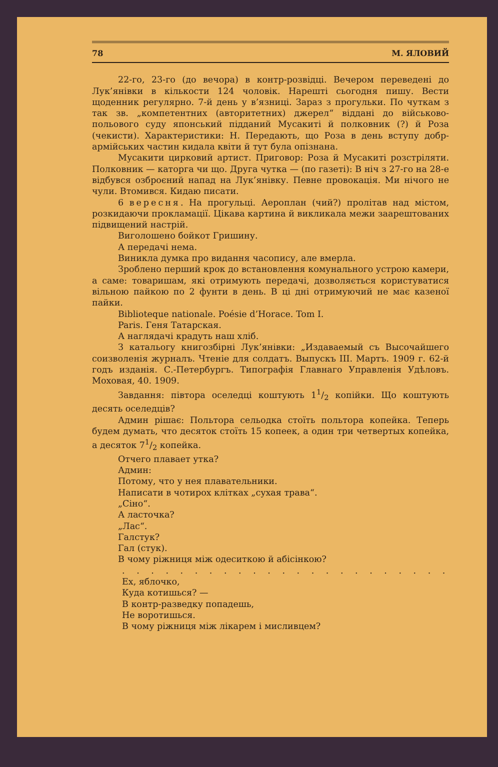78 М. ЯЛОВИЙ
22-го, 23-го (до вечора) в контр-розвідці. Вечером переведені до Лук’янівки в кількости 124 чоловік. Нарешті сьогодня пишу. Вести щоденник регулярно. 7-й день у в’язниці. Зараз з прогульки. По чуткам з так зв. „компетентних (авторитетних) джерел“ віддані до військово-польового суду японський підданий Мусакиті й полковник (?) й Роза (чекисти). Характеристики: Н. Передають, що Роза в день вступу добр-армійських частин кидала квіти й тут була опізнана.
Мусакити цирковий артист. Приговор: Роза й Мусакиті розстріляти. Полковник — каторга чи що. Друга чутка — (по газеті): В ніч з 27-го на 28-е відбувся озброєний напад на Лук’янівку. Певне провокація. Ми нічого не чули. Втомився. Кидаю писати.
6 вересня. На прогульці. Аероплан (чий?) пролітав над містом, розкидаючи прокламації. Цікава картина й викликала межи заарештованих підвищений настрій.
Виголошено бойкот Гришину.
А передачі нема.
Виникла думка про видання часопису, але вмерла.
Зроблено перший крок до встановлення комунального устрою камери, а саме: товаришам, які отримують передачі, дозволяється користуватися вільною пайкою по 2 фунти в день. В ці дні отримуючий не має казеної пайки.
Bibliotеque nationale. Poésie d’Horace. Tom I.
Paris. Геня Татарская.
А наглядачі крадуть наш хліб.
З катальогу книгозбірні Лук’янівки: „Издаваемый съ Высочайшего соизволенія журналъ. Чтеніе для солдатъ. Выпускъ III. Мартъ. 1909 г. 62-й годъ изданія. С.-Петербургъ. Типографія Главнаго Управленія Удѣловъ. Моховая, 40. 1909.
Завдання: півтора оселедці коштують 11/2 копійки. Що коштують десять оселедців?
Админ рішає: Польтора сельодка стоїть польтора копейка. Теперь будем думать, что десяток стоїть 15 копеек, а один три четвертых копейка, а десяток 71/2 копейка.
Отчего плавает утка?
Админ:
Потому, что у нея плавательники.
Написати в чотирох клітках „сухая трава“.
„Сіно“.
А ласточка?
„Лас“.
Галстук?
Гал (стук).
В чому ріжниця між одеситкою й абісінкою?
. . . . . . . . . . . . . . . . . . . . . . . . . . . . . . . . . . . . . . . . . .
Ех, яблочко,
Куда котишься? —
В контр-разведку попадешь,
Не воротишься.
В чому ріжниця між лікарем і мисливцем?